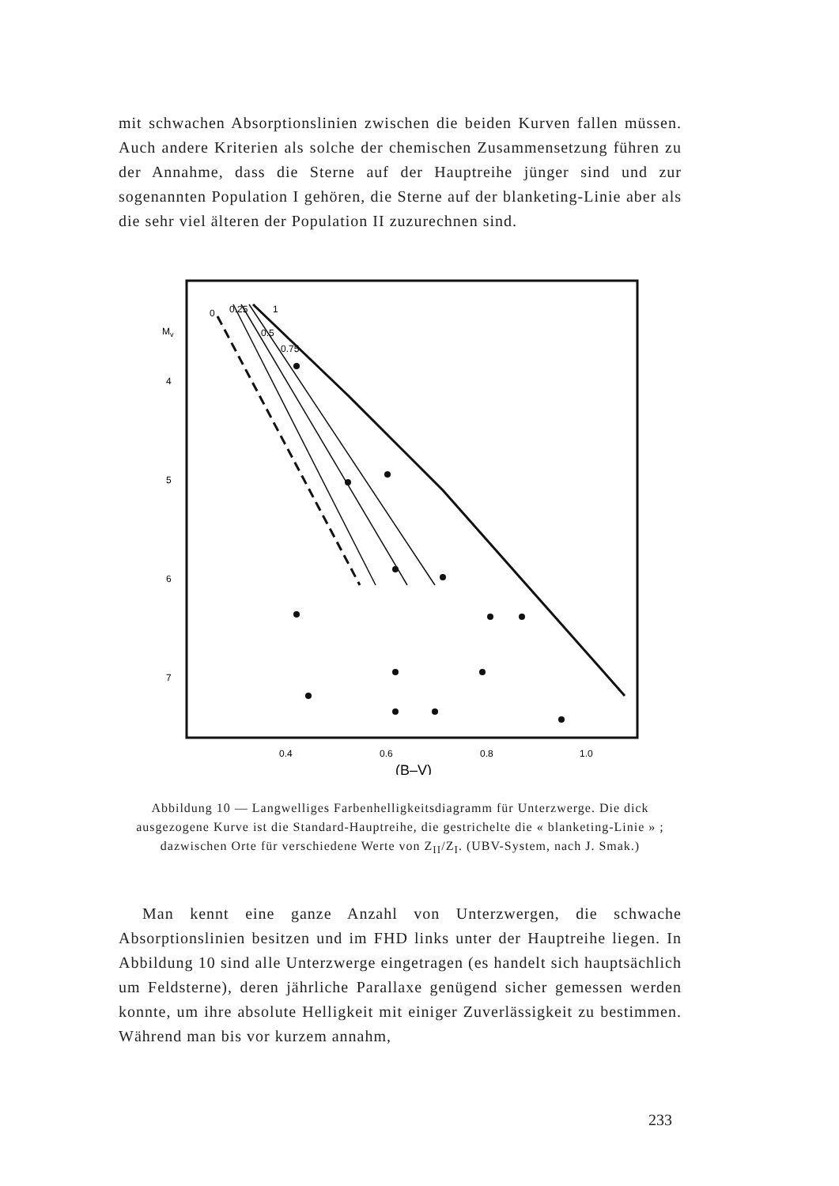mit schwachen Absorptionslinien zwischen die beiden Kurven fallen müssen. Auch andere Kriterien als solche der chemischen Zusammensetzung führen zu der Annahme, dass die Sterne auf der Hauptreihe jünger sind und zur sogenannten Population I gehören, die Sterne auf der blanketing-Linie aber als die sehr viel älteren der Population II zuzurechnen sind.
Mv
4
5
6
7
0.4
0.6
0.8
1.0
(B–V)
0
0.25
0.5
0.75
1
Abbildung 10 — Langwelliges Farbenhelligkeitsdiagramm für Unterzwerge. Die dick ausgezogene Kurve ist die Standard-Hauptreihe, die gestrichelte die « blanketing-Linie » ; dazwischen Orte für verschiedene Werte von Z<sub>II</sub>/Z<sub>I</sub>. (UBV-System, nach J. Smak.)
Man kennt eine ganze Anzahl von Unterzwergen, die schwache Absorptionslinien besitzen und im FHD links unter der Hauptreihe liegen. In Abbildung 10 sind alle Unterzwerge eingetragen (es handelt sich hauptsächlich um Feldsterne), deren jährliche Parallaxe genügend sicher gemessen werden konnte, um ihre absolute Helligkeit mit einiger Zuverlässigkeit zu bestimmen. Während man bis vor kurzem annahm,
233